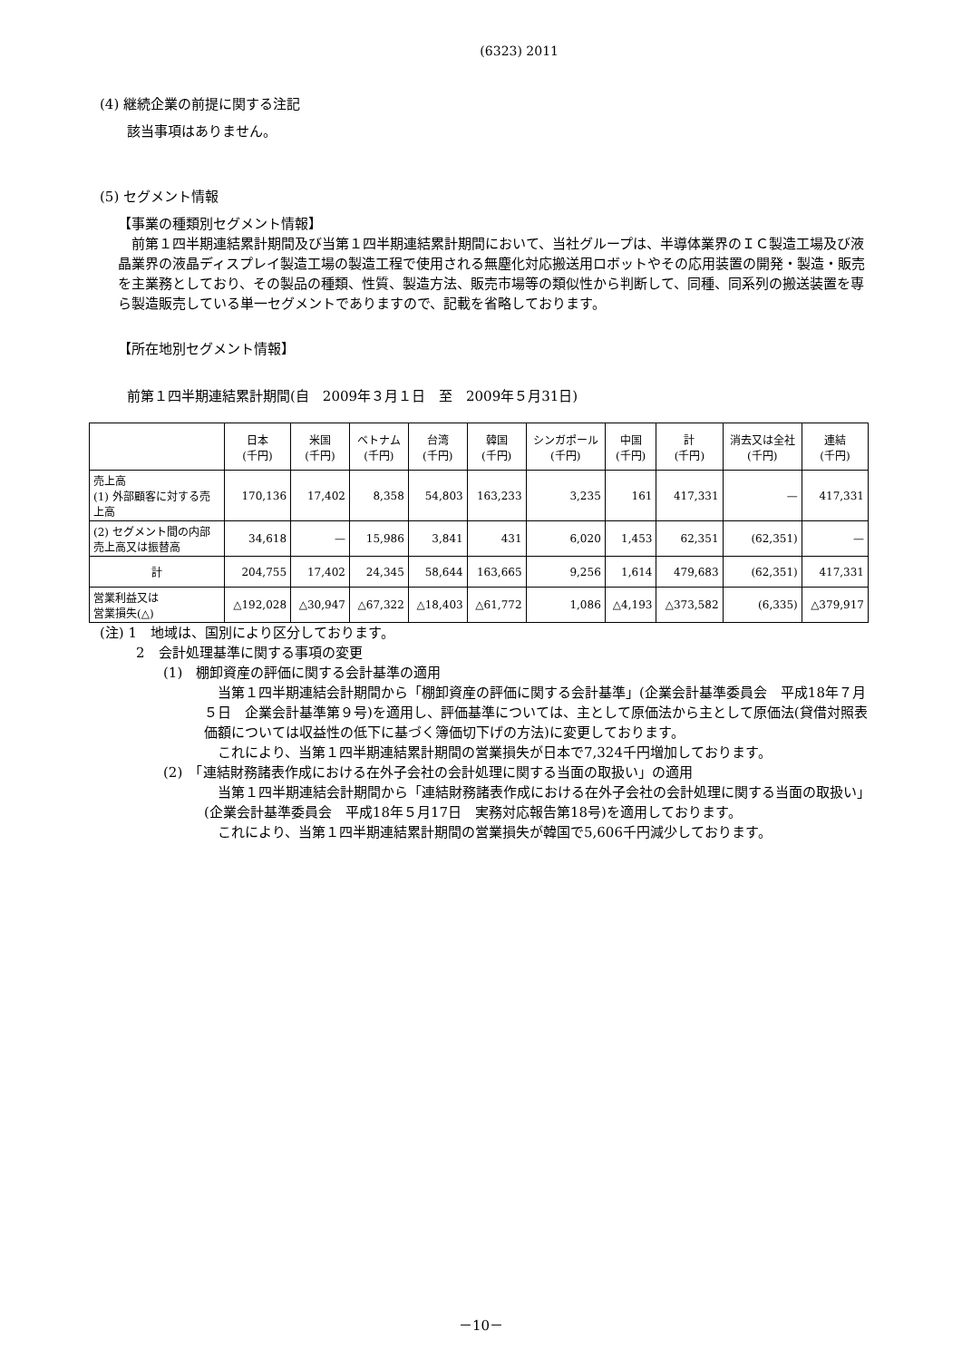(6323) 2011
(4) 継続企業の前提に関する注記
該当事項はありません。
(5) セグメント情報
【事業の種類別セグメント情報】
　前第１四半期連結累計期間及び当第１四半期連結累計期間において、当社グループは、半導体業界のＩＣ製造工場及び液晶業界の液晶ディスプレイ製造工場の製造工程で使用される無塵化対応搬送用ロボットやその応用装置の開発・製造・販売を主業務としており、その製品の種類、性質、製造方法、販売市場等の類似性から判断して、同種、同系列の搬送装置を専ら製造販売している単一セグメントでありますので、記載を省略しております。
【所在地別セグメント情報】
前第１四半期連結累計期間(自　2009年３月１日　至　2009年５月31日)
| | 日本 (千円) | 米国 (千円) | ベトナム (千円) | 台湾 (千円) | 韓国 (千円) | シンガポール (千円) | 中国 (千円) | 計 (千円) | 消去又は全社 (千円) | 連結 (千円) |
| --- | --- | --- | --- | --- | --- | --- | --- | --- | --- | --- |
| 売上高 (1) 外部顧客に対する売上高 | 170,136 | 17,402 | 8,358 | 54,803 | 163,233 | 3,235 | 161 | 417,331 | — | 417,331 |
| (2) セグメント間の内部売上高又は振替高 | 34,618 | — | 15,986 | 3,841 | 431 | 6,020 | 1,453 | 62,351 | (62,351) | — |
| 計 | 204,755 | 17,402 | 24,345 | 58,644 | 163,665 | 9,256 | 1,614 | 479,683 | (62,351) | 417,331 |
| 営業利益又は 営業損失(△) | △192,028 | △30,947 | △67,322 | △18,403 | △61,772 | 1,086 | △4,193 | △373,582 | (6,335) | △379,917 |
(注) 1　地域は、国別により区分しております。
2　会計処理基準に関する事項の変更
(1)　棚卸資産の評価に関する会計基準の適用
　当第１四半期連結会計期間から「棚卸資産の評価に関する会計基準」(企業会計基準委員会　平成18年７月５日　企業会計基準第９号)を適用し、評価基準については、主として原価法から主として原価法(貸借対照表価額については収益性の低下に基づく簿価切下げの方法)に変更しております。
　これにより、当第１四半期連結累計期間の営業損失が日本で7,324千円増加しております。
(2)　「連結財務諸表作成における在外子会社の会計処理に関する当面の取扱い」の適用
　当第１四半期連結会計期間から「連結財務諸表作成における在外子会社の会計処理に関する当面の取扱い」(企業会計基準委員会　平成18年５月17日　実務対応報告第18号)を適用しております。
　これにより、当第１四半期連結累計期間の営業損失が韓国で5,606千円減少しております。
－10－